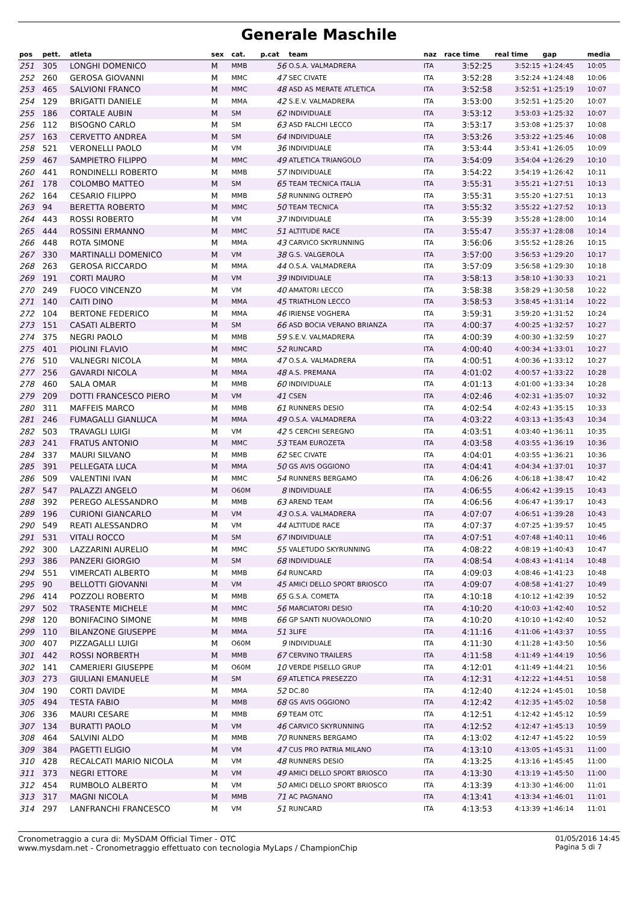Generale Maschile
| pos | pett. | atleta | sex | cat. | p.cat | team | naz | race time | real time | gap | media |
| --- | --- | --- | --- | --- | --- | --- | --- | --- | --- | --- | --- |
| 251 | 305 | LONGHI DOMENICO | M | MMB | 56 | O.S.A. VALMADRERA | ITA | 3:52:25 | 3:52:15 | +1:24:45 | 10:05 |
| 252 | 260 | GEROSA GIOVANNI | M | MMC | 47 | SEC CIVATE | ITA | 3:52:28 | 3:52:24 | +1:24:48 | 10:06 |
| 253 | 465 | SALVIONI FRANCO | M | MMC | 48 | ASD AS MERATE ATLETICA | ITA | 3:52:58 | 3:52:51 | +1:25:19 | 10:07 |
| 254 | 129 | BRIGATTI DANIELE | M | MMA | 42 | S.E.V. VALMADRERA | ITA | 3:53:00 | 3:52:51 | +1:25:20 | 10:07 |
| 255 | 186 | CORTALE AUBIN | M | SM | 62 | INDIVIDUALE | ITA | 3:53:12 | 3:53:03 | +1:25:32 | 10:07 |
| 256 | 112 | BISOGNO CARLO | M | SM | 63 | ASD FALCHI LECCO | ITA | 3:53:17 | 3:53:08 | +1:25:37 | 10:08 |
| 257 | 163 | CERVETTO ANDREA | M | SM | 64 | INDIVIDUALE | ITA | 3:53:26 | 3:53:22 | +1:25:46 | 10:08 |
| 258 | 521 | VERONELLI PAOLO | M | VM | 36 | INDIVIDUALE | ITA | 3:53:44 | 3:53:41 | +1:26:05 | 10:09 |
| 259 | 467 | SAMPIETRO FILIPPO | M | MMC | 49 | ATLETICA TRIANGOLO | ITA | 3:54:09 | 3:54:04 | +1:26:29 | 10:10 |
| 260 | 441 | RONDINELLI ROBERTO | M | MMB | 57 | INDIVIDUALE | ITA | 3:54:22 | 3:54:19 | +1:26:42 | 10:11 |
| 261 | 178 | COLOMBO MATTEO | M | SM | 65 | TEAM TECNICA ITALIA | ITA | 3:55:31 | 3:55:21 | +1:27:51 | 10:13 |
| 262 | 164 | CESARIO FILIPPO | M | MMB | 58 | RUNNING OLTREPÒ | ITA | 3:55:31 | 3:55:20 | +1:27:51 | 10:13 |
| 263 | 94 | BERETTA ROBERTO | M | MMC | 50 | TEAM TECNICA | ITA | 3:55:32 | 3:55:22 | +1:27:52 | 10:13 |
| 264 | 443 | ROSSI ROBERTO | M | VM | 37 | INDIVIDUALE | ITA | 3:55:39 | 3:55:28 | +1:28:00 | 10:14 |
| 265 | 444 | ROSSINI ERMANNO | M | MMC | 51 | ALTITUDE RACE | ITA | 3:55:47 | 3:55:37 | +1:28:08 | 10:14 |
| 266 | 448 | ROTA SIMONE | M | MMA | 43 | CARVICO SKYRUNNING | ITA | 3:56:06 | 3:55:52 | +1:28:26 | 10:15 |
| 267 | 330 | MARTINALLI DOMENICO | M | VM | 38 | G.S. VALGEROLA | ITA | 3:57:00 | 3:56:53 | +1:29:20 | 10:17 |
| 268 | 263 | GEROSA RICCARDO | M | MMA | 44 | O.S.A. VALMADRERA | ITA | 3:57:09 | 3:56:58 | +1:29:30 | 10:18 |
| 269 | 191 | CORTI MAURO | M | VM | 39 | INDIVIDUALE | ITA | 3:58:13 | 3:58:10 | +1:30:33 | 10:21 |
| 270 | 249 | FUOCO VINCENZO | M | VM | 40 | AMATORI LECCO | ITA | 3:58:38 | 3:58:29 | +1:30:58 | 10:22 |
| 271 | 140 | CAITI DINO | M | MMA | 45 | TRIATHLON LECCO | ITA | 3:58:53 | 3:58:45 | +1:31:14 | 10:22 |
| 272 | 104 | BERTONE FEDERICO | M | MMA | 46 | IRIENSE VOGHERA | ITA | 3:59:31 | 3:59:20 | +1:31:52 | 10:24 |
| 273 | 151 | CASATI ALBERTO | M | SM | 66 | ASD BOCIA VERANO BRIANZA | ITA | 4:00:37 | 4:00:25 | +1:32:57 | 10:27 |
| 274 | 375 | NEGRI PAOLO | M | MMB | 59 | S.E.V. VALMADRERA | ITA | 4:00:39 | 4:00:30 | +1:32:59 | 10:27 |
| 275 | 401 | PIOLINI FLAVIO | M | MMC | 52 | RUNCARD | ITA | 4:00:40 | 4:00:34 | +1:33:01 | 10:27 |
| 276 | 510 | VALNEGRI NICOLA | M | MMA | 47 | O.S.A. VALMADRERA | ITA | 4:00:51 | 4:00:36 | +1:33:12 | 10:27 |
| 277 | 256 | GAVARDI NICOLA | M | MMA | 48 | A.S. PREMANA | ITA | 4:01:02 | 4:00:57 | +1:33:22 | 10:28 |
| 278 | 460 | SALA OMAR | M | MMB | 60 | INDIVIDUALE | ITA | 4:01:13 | 4:01:00 | +1:33:34 | 10:28 |
| 279 | 209 | DOTTI FRANCESCO PIERO | M | VM | 41 | CSEN | ITA | 4:02:46 | 4:02:31 | +1:35:07 | 10:32 |
| 280 | 311 | MAFFEIS MARCO | M | MMB | 61 | RUNNERS DESIO | ITA | 4:02:54 | 4:02:43 | +1:35:15 | 10:33 |
| 281 | 246 | FUMAGALLI GIANLUCA | M | MMA | 49 | O.S.A. VALMADRERA | ITA | 4:03:22 | 4:03:13 | +1:35:43 | 10:34 |
| 282 | 503 | TRAVAGLI LUIGI | M | VM | 42 | 5 CERCHI SEREGNO | ITA | 4:03:51 | 4:03:40 | +1:36:11 | 10:35 |
| 283 | 241 | FRATUS ANTONIO | M | MMC | 53 | TEAM EUROZETA | ITA | 4:03:58 | 4:03:55 | +1:36:19 | 10:36 |
| 284 | 337 | MAURI SILVANO | M | MMB | 62 | SEC CIVATE | ITA | 4:04:01 | 4:03:55 | +1:36:21 | 10:36 |
| 285 | 391 | PELLEGATA LUCA | M | MMA | 50 | GS AVIS OGGIONO | ITA | 4:04:41 | 4:04:34 | +1:37:01 | 10:37 |
| 286 | 509 | VALENTINI IVAN | M | MMC | 54 | RUNNERS BERGAMO | ITA | 4:06:26 | 4:06:18 | +1:38:47 | 10:42 |
| 287 | 547 | PALAZZI ANGELO | M | O60M | 8 | INDIVIDUALE | ITA | 4:06:55 | 4:06:42 | +1:39:15 | 10:43 |
| 288 | 392 | PEREGO ALESSANDRO | M | MMB | 63 | AREND TEAM | ITA | 4:06:56 | 4:06:47 | +1:39:17 | 10:43 |
| 289 | 196 | CURIONI GIANCARLO | M | VM | 43 | O.S.A. VALMADRERA | ITA | 4:07:07 | 4:06:51 | +1:39:28 | 10:43 |
| 290 | 549 | REATI ALESSANDRO | M | VM | 44 | ALTITUDE RACE | ITA | 4:07:37 | 4:07:25 | +1:39:57 | 10:45 |
| 291 | 531 | VITALI ROCCO | M | SM | 67 | INDIVIDUALE | ITA | 4:07:51 | 4:07:48 | +1:40:11 | 10:46 |
| 292 | 300 | LAZZARINI AURELIO | M | MMC | 55 | VALETUDO SKYRUNNING | ITA | 4:08:22 | 4:08:19 | +1:40:43 | 10:47 |
| 293 | 386 | PANZERI GIORGIO | M | SM | 68 | INDIVIDUALE | ITA | 4:08:54 | 4:08:43 | +1:41:14 | 10:48 |
| 294 | 551 | VIMERCATI ALBERTO | M | MMB | 64 | RUNCARD | ITA | 4:09:03 | 4:08:46 | +1:41:23 | 10:48 |
| 295 | 90 | BELLOTTI GIOVANNI | M | VM | 45 | AMICI DELLO SPORT BRIOSCO | ITA | 4:09:07 | 4:08:58 | +1:41:27 | 10:49 |
| 296 | 414 | POZZOLI ROBERTO | M | MMB | 65 | G.S.A. COMETA | ITA | 4:10:18 | 4:10:12 | +1:42:39 | 10:52 |
| 297 | 502 | TRASENTE MICHELE | M | MMC | 56 | MARCIATORI DESIO | ITA | 4:10:20 | 4:10:03 | +1:42:40 | 10:52 |
| 298 | 120 | BONIFACINO SIMONE | M | MMB | 66 | GP SANTI NUOVAOLONIO | ITA | 4:10:20 | 4:10:10 | +1:42:40 | 10:52 |
| 299 | 110 | BILANZONE GIUSEPPE | M | MMA | 51 | 3LIFE | ITA | 4:11:16 | 4:11:06 | +1:43:37 | 10:55 |
| 300 | 407 | PIZZAGALLI LUIGI | M | O60M | 9 | INDIVIDUALE | ITA | 4:11:30 | 4:11:28 | +1:43:50 | 10:56 |
| 301 | 442 | ROSSI NORBERTH | M | MMB | 67 | CERVINO TRAILERS | ITA | 4:11:58 | 4:11:49 | +1:44:19 | 10:56 |
| 302 | 141 | CAMERIERI GIUSEPPE | M | O60M | 10 | VERDE PISELLO GRUP | ITA | 4:12:01 | 4:11:49 | +1:44:21 | 10:56 |
| 303 | 273 | GIULIANI EMANUELE | M | SM | 69 | ATLETICA PRESEZZO | ITA | 4:12:31 | 4:12:22 | +1:44:51 | 10:58 |
| 304 | 190 | CORTI DAVIDE | M | MMA | 52 | DC.80 | ITA | 4:12:40 | 4:12:24 | +1:45:01 | 10:58 |
| 305 | 494 | TESTA FABIO | M | MMB | 68 | GS AVIS OGGIONO | ITA | 4:12:42 | 4:12:35 | +1:45:02 | 10:58 |
| 306 | 336 | MAURI CESARE | M | MMB | 69 | TEAM OTC | ITA | 4:12:51 | 4:12:42 | +1:45:12 | 10:59 |
| 307 | 134 | BURATTI PAOLO | M | VM | 46 | CARVICO SKYRUNNING | ITA | 4:12:52 | 4:12:47 | +1:45:13 | 10:59 |
| 308 | 464 | SALVINI ALDO | M | MMB | 70 | RUNNERS BERGAMO | ITA | 4:13:02 | 4:12:47 | +1:45:22 | 10:59 |
| 309 | 384 | PAGETTI ELIGIO | M | VM | 47 | CUS PRO PATRIA MILANO | ITA | 4:13:10 | 4:13:05 | +1:45:31 | 11:00 |
| 310 | 428 | RECALCATI MARIO NICOLA | M | VM | 48 | RUNNERS DESIO | ITA | 4:13:25 | 4:13:16 | +1:45:45 | 11:00 |
| 311 | 373 | NEGRI ETTORE | M | VM | 49 | AMICI DELLO SPORT BRIOSCO | ITA | 4:13:30 | 4:13:19 | +1:45:50 | 11:00 |
| 312 | 454 | RUMBOLO ALBERTO | M | VM | 50 | AMICI DELLO SPORT BRIOSCO | ITA | 4:13:39 | 4:13:30 | +1:46:00 | 11:01 |
| 313 | 317 | MAGNI NICOLA | M | MMB | 71 | AC PAGNANO | ITA | 4:13:41 | 4:13:34 | +1:46:01 | 11:01 |
| 314 | 297 | LANFRANCHI FRANCESCO | M | VM | 51 | RUNCARD | ITA | 4:13:53 | 4:13:39 | +1:46:14 | 11:01 |
Cronometraggio a cura di: MySDAM Official Timer - OTC
www.mysdam.net - Cronometraggio effettuato con tecnologia MyLaps / ChampionChip
01/05/2016 14:45
Pagina 5 di 7